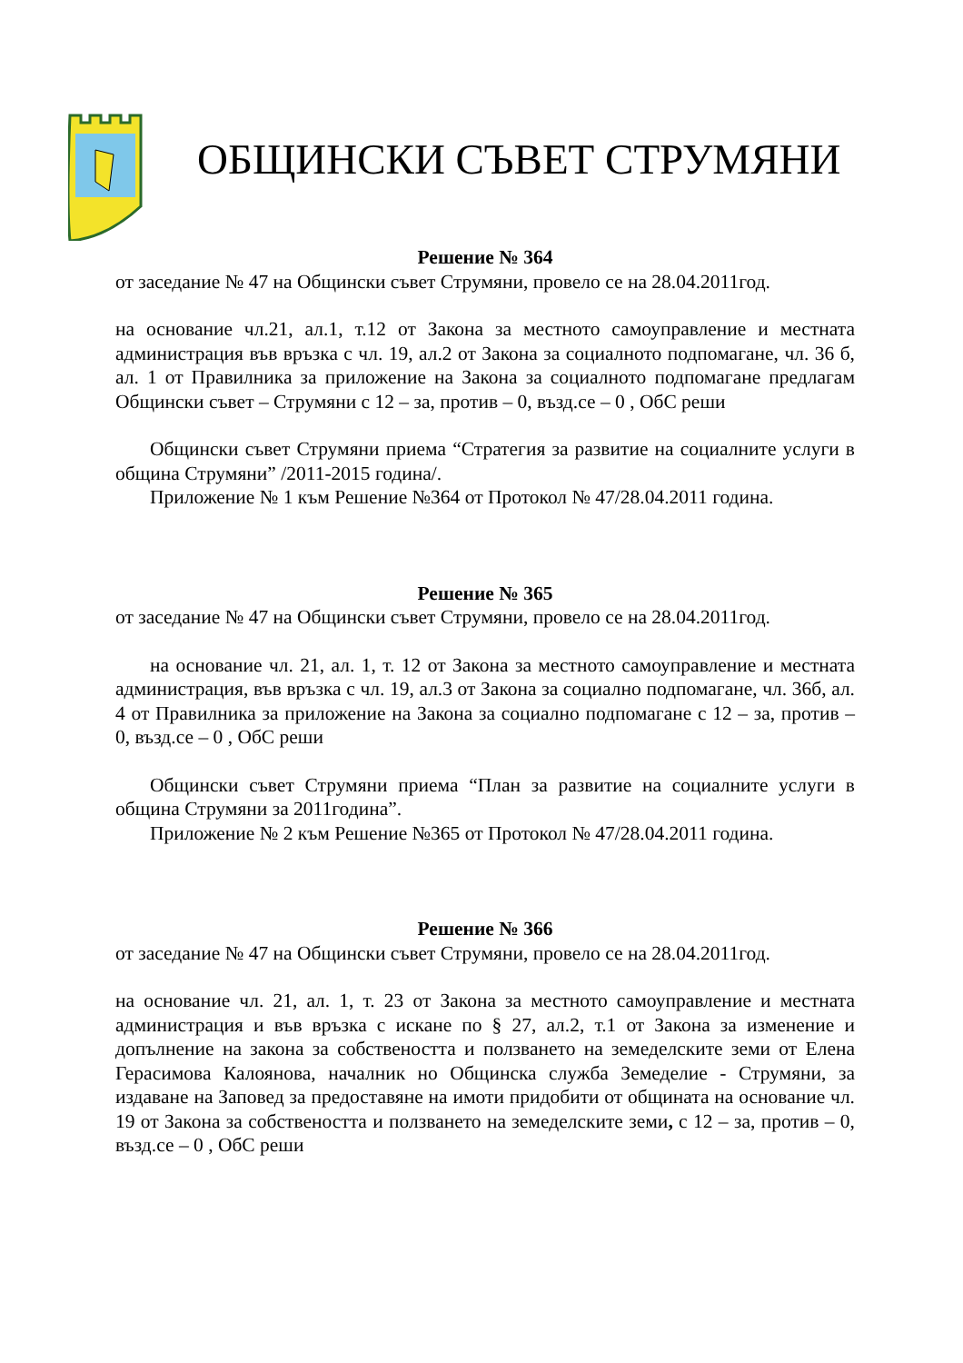ОБЩИНСКИ СЪВЕТ СТРУМЯНИ
Решение № 364
от заседание № 47 на Общински съвет Струмяни, провело се на 28.04.2011год.
на основание чл.21, ал.1, т.12 от Закона за местното самоуправление и местната администрация във връзка с чл. 19, ал.2 от Закона за социалното подпомагане, чл. 36 б, ал. 1 от Правилника за приложение на Закона за социалното подпомагане предлагам Общински съвет – Струмяни с 12 – за, против – 0, възд.се – 0 , ОбС реши
Общински съвет Струмяни приема “Стратегия за развитие на социалните услуги в община Струмяни” /2011-2015 година/.
Приложение № 1 към Решение №364 от Протокол № 47/28.04.2011 година.
Решение № 365
от заседание № 47 на Общински съвет Струмяни, провело се на 28.04.2011год.
на основание чл. 21, ал. 1, т. 12 от Закона за местното самоуправление и местната администрация, във връзка с чл. 19, ал.3 от Закона за социално подпомагане, чл. 36б, ал. 4 от Правилника за приложение на Закона за социално подпомагане с 12 – за, против – 0, възд.се – 0 , ОбС реши
Общински съвет Струмяни приема “План за развитие на социалните услуги в община Струмяни за 2011година”.
Приложение № 2 към Решение №365 от Протокол № 47/28.04.2011 година.
Решение № 366
от заседание № 47 на Общински съвет Струмяни, провело се на 28.04.2011год.
на основание чл. 21, ал. 1, т. 23 от Закона за местното самоуправление и местната администрация и във връзка с искане по § 27, ал.2, т.1 от Закона за изменение и допълнение на закона за собствеността и ползването на земеделските земи от Елена Герасимова Калоянова, началник но Общинска служба Земеделие - Струмяни, за издаване на Заповед за предоставяне на имоти придобити от общината на основание чл. 19 от Закона за собствеността и ползването на земеделските земи, с 12 – за, против – 0, възд.се – 0 , ОбС реши